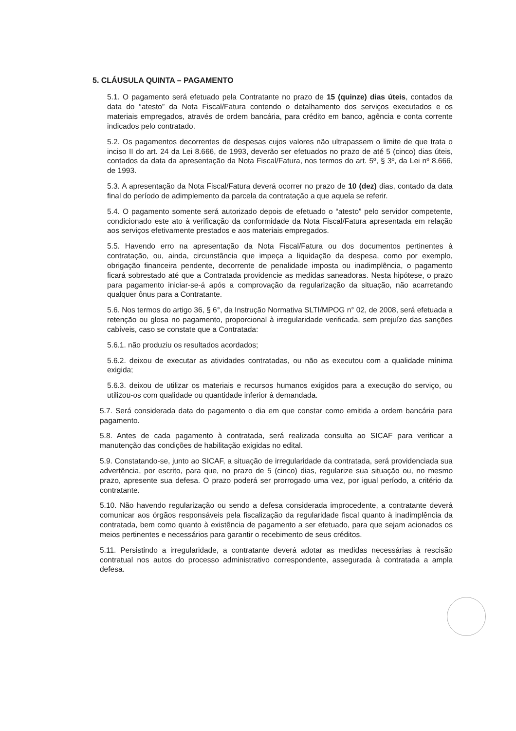5. CLÁUSULA QUINTA – PAGAMENTO
5.1. O pagamento será efetuado pela Contratante no prazo de 15 (quinze) dias úteis, contados da data do “atesto” da Nota Fiscal/Fatura contendo o detalhamento dos serviços executados e os materiais empregados, através de ordem bancária, para crédito em banco, agência e conta corrente indicados pelo contratado.
5.2. Os pagamentos decorrentes de despesas cujos valores não ultrapassem o limite de que trata o inciso II do art. 24 da Lei 8.666, de 1993, deverão ser efetuados no prazo de até 5 (cinco) dias úteis, contados da data da apresentação da Nota Fiscal/Fatura, nos termos do art. 5º, § 3º, da Lei nº 8.666, de 1993.
5.3. A apresentação da Nota Fiscal/Fatura deverá ocorrer no prazo de 10 (dez) dias, contado da data final do período de adimplemento da parcela da contratação a que aquela se referir.
5.4. O pagamento somente será autorizado depois de efetuado o “atesto” pelo servidor competente, condicionado este ato à verificação da conformidade da Nota Fiscal/Fatura apresentada em relação aos serviços efetivamente prestados e aos materiais empregados.
5.5. Havendo erro na apresentação da Nota Fiscal/Fatura ou dos documentos pertinentes à contratação, ou, ainda, circunstância que impeça a liquidação da despesa, como por exemplo, obrigação financeira pendente, decorrente de penalidade imposta ou inadimplência, o pagamento ficará sobrestado até que a Contratada providencie as medidas saneadoras. Nesta hipótese, o prazo para pagamento iniciar-se-á após a comprovação da regularização da situação, não acarretando qualquer ônus para a Contratante.
5.6. Nos termos do artigo 36, § 6°, da Instrução Normativa SLTI/MPOG n° 02, de 2008, será efetuada a retenção ou glosa no pagamento, proporcional à irregularidade verificada, sem prejuízo das sanções cabíveis, caso se constate que a Contratada:
5.6.1. não produziu os resultados acordados;
5.6.2. deixou de executar as atividades contratadas, ou não as executou com a qualidade mínima exigida;
5.6.3. deixou de utilizar os materiais e recursos humanos exigidos para a execução do serviço, ou utilizou-os com qualidade ou quantidade inferior à demandada.
5.7. Será considerada data do pagamento o dia em que constar como emitida a ordem bancária para pagamento.
5.8. Antes de cada pagamento à contratada, será realizada consulta ao SICAF para verificar a manutenção das condições de habilitação exigidas no edital.
5.9. Constatando-se, junto ao SICAF, a situação de irregularidade da contratada, será providenciada sua advertência, por escrito, para que, no prazo de 5 (cinco) dias, regularize sua situação ou, no mesmo prazo, apresente sua defesa. O prazo poderá ser prorrogado uma vez, por igual período, a critério da contratante.
5.10. Não havendo regularização ou sendo a defesa considerada improcedente, a contratante deverá comunicar aos órgãos responsáveis pela fiscalização da regularidade fiscal quanto à inadimplência da contratada, bem como quanto à existência de pagamento a ser efetuado, para que sejam acionados os meios pertinentes e necessários para garantir o recebimento de seus créditos.
5.11. Persistindo a irregularidade, a contratante deverá adotar as medidas necessárias à rescisão contratual nos autos do processo administrativo correspondente, assegurada à contratada a ampla defesa.